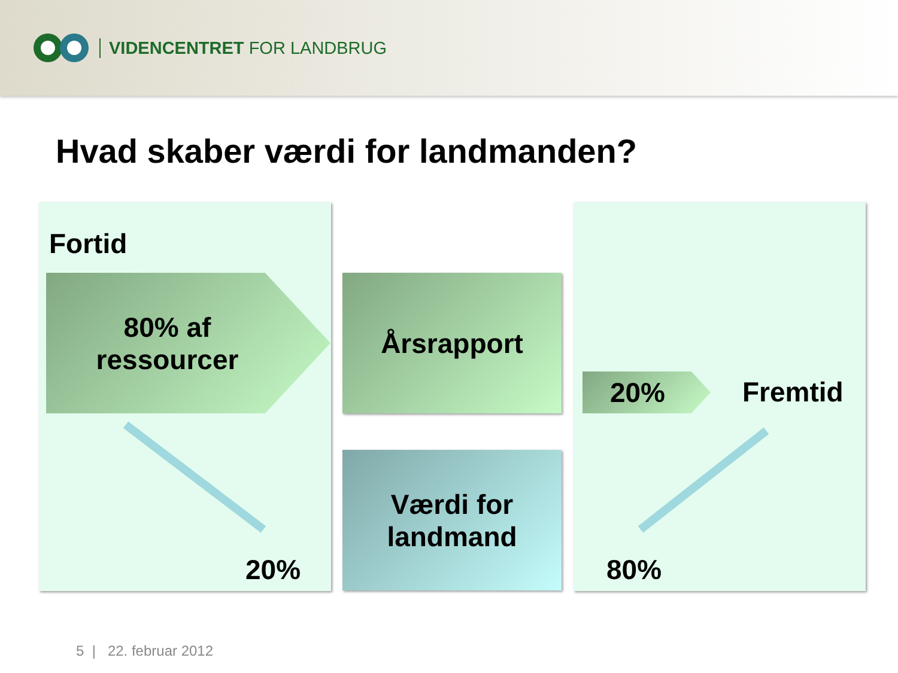VIDENCENTRET FOR LANDBRUG
Hvad skaber værdi for landmanden?
Fortid
80% af
ressourcer
Årsrapport
Værdi for
landmand
20% Fremtid
20% 80%
5 | 22. februar 2012